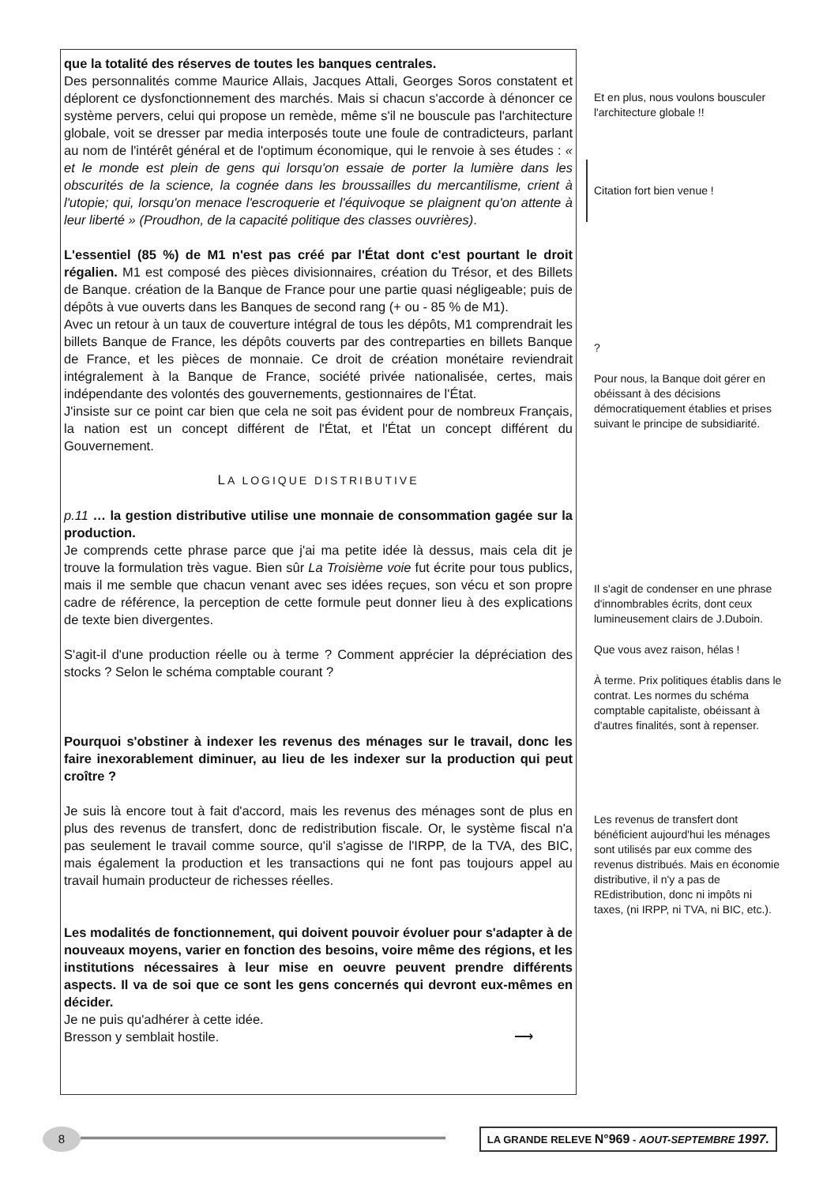que la totalité des réserves de toutes les banques centrales.
Des personnalités comme Maurice Allais, Jacques Attali, Georges Soros constatent et déplorent ce dysfonctionnement des marchés. Mais si chacun s'accorde à dénoncer ce système pervers, celui qui propose un remède, même s'il ne bouscule pas l'architecture globale, voit se dresser par media interposés toute une foule de contradicteurs, parlant au nom de l'intérêt général et de l'optimum économique, qui le renvoie à ses études : « et le monde est plein de gens qui lorsqu'on essaie de porter la lumière dans les obscurités de la science, la cognée dans les broussailles du mercantilisme, crient à l'utopie; qui, lorsqu'on menace l'escroquerie et l'équivoque se plaignent qu'on attente à leur liberté » (Proudhon, de la capacité politique des classes ouvrières).
L'essentiel (85 %) de M1 n'est pas créé par l'État dont c'est pourtant le droit régalien. M1 est composé des pièces divisionnaires, création du Trésor, et des Billets de Banque. création de la Banque de France pour une partie quasi négligeable; puis de dépôts à vue ouverts dans les Banques de second rang (+ ou - 85 % de M1).
Avec un retour à un taux de couverture intégral de tous les dépôts, M1 comprendrait les billets Banque de France, les dépôts couverts par des contreparties en billets Banque de France, et les pièces de monnaie. Ce droit de création monétaire reviendrait intégralement à la Banque de France, société privée nationalisée, certes, mais indépendante des volontés des gouvernements, gestionnaires de l'État.
J'insiste sur ce point car bien que cela ne soit pas évident pour de nombreux Français, la nation est un concept différent de l'État, et l'État un concept différent du Gouvernement.
LA LOGIQUE DISTRIBUTIVE
p.11 … la gestion distributive utilise une monnaie de consommation gagée sur la production.
Je comprends cette phrase parce que j'ai ma petite idée là dessus, mais cela dit je trouve la formulation très vague. Bien sûr La Troisième voie fut écrite pour tous publics, mais il me semble que chacun venant avec ses idées reçues, son vécu et son propre cadre de référence, la perception de cette formule peut donner lieu à des explications de texte bien divergentes.
S'agit-il d'une production réelle ou à terme ? Comment apprécier la dépréciation des stocks ? Selon le schéma comptable courant ?
Pourquoi s'obstiner à indexer les revenus des ménages sur le travail, donc les faire inexorablement diminuer, au lieu de les indexer sur la production qui peut croître ?
Je suis là encore tout à fait d'accord, mais les revenus des ménages sont de plus en plus des revenus de transfert, donc de redistribution fiscale. Or, le système fiscal n'a pas seulement le travail comme source, qu'il s'agisse de l'IRPP, de la TVA, des BIC, mais également la production et les transactions qui ne font pas toujours appel au travail humain producteur de richesses réelles.
Les modalités de fonctionnement, qui doivent pouvoir évoluer pour s'adapter à de nouveaux moyens, varier en fonction des besoins, voire même des régions, et les institutions nécessaires à leur mise en oeuvre peuvent prendre différents aspects. Il va de soi que ce sont les gens concernés qui devront eux-mêmes en décider.
Je ne puis qu'adhérer à cette idée.
Bresson y semblait hostile. ⟶
Et en plus, nous voulons bousculer l'architecture globale !!
Citation fort bien venue !
?
Pour nous, la Banque doit gérer en obéissant à des décisions démocratiquement établies et prises suivant le principe de subsidiarité.
Il s'agit de condenser en une phrase d'innombrables écrits, dont ceux lumineusement clairs de J.Duboin.
Que vous avez raison, hélas !
À terme. Prix politiques établis dans le contrat. Les normes du schéma comptable capitaliste, obéissant à d'autres finalités, sont à repenser.
Les revenus de transfert dont bénéficient aujourd'hui les ménages sont utilisés par eux comme des revenus distribués. Mais en économie distributive, il n'y a pas de REdistribution, donc ni impôts ni taxes, (ni IRPP, ni TVA, ni BIC, etc.).
8
LA GRANDE RELEVE N°969 - AOUT-SEPTEMBRE 1997.